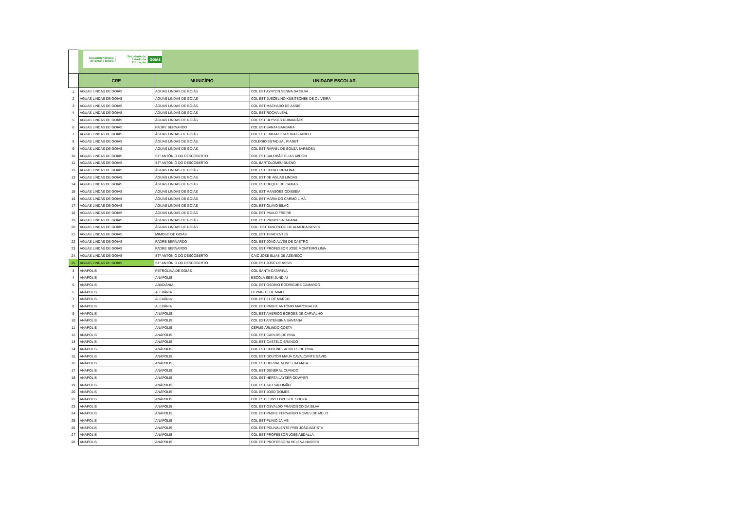Superintendência de Ensino Médio Secretaria de Estado da Educação GOIÁS
| | CRE | MUNICÍPIO | UNIDADE ESCOLAR |
| --- | --- | --- | --- |
| 1 | AGUAS LINDAS DE GOIÁS | AGUAS LINDAS DE GOIÁS | COL EST AYRTON SENNA DA SILVA |
| 2 | AGUAS LINDAS DE GOIÁS | ÁGUAS LINDAS DE GOIÁS | COL EST JUSCELINO KUBITSCHEK DE OLIVEIRA |
| 3 | AGUAS LINDAS DE GOIÁS | ÁGUAS LINDAS DE GOIÁS | COL EST MACHADO DE ASSIS |
| 4 | AGUAS LINDAS DE GOIÁS | ÁGUAS LINDAS DE GOIÁS | COL EST ROCHA LEAL |
| 5 | AGUAS LINDAS DE GOIÁS | ÁGUAS LINDAS DE GOIÁS | COL EST ULYSSES GUIMARÃES |
| 6 | AGUAS LINDAS DE GOIÁS | PADRE BERNARDO | COL EST SANTA BARBARA |
| 7 | AGUAS LINDAS DE GOIÁS | ÁGUAS LINDAS DE GOIÁS | COL EST EMILIA FERREIRA BRANCO |
| 8 | AGUAS LINDAS DE GOIÁS | ÁGUAS LINDAS DE GOIÁS | COLÉGIO ESTADUAL PIAGET |
| 9 | AGUAS LINDAS DE GOIÁS | ÁGUAS LINDAS DE GOIÁS | COL EST RAFAEL DE SOUZA BARBOSA |
| 10 | AGUAS LINDAS DE GOIÁS | STº ANTÔNIO DO DESCOBERTO | COL EST SALOMÃO ELIAS ABDON |
| 11 | AGUAS LINDAS DE GOIÁS | STº ANTÔNIO DO DESCOBERTO | COL BARTOLOMEU BUENO |
| 12 | AGUAS LINDAS DE GOIÁS | ÁGUAS LINDAS DE GOIÁS | COL EST CORA CORALINA |
| 13 | AGUAS LINDAS DE GOIÁS | ÁGUAS LINDAS DE GOIÁS | COL EST DE ÁGUAS LINDAS |
| 14 | AGUAS LINDAS DE GOIÁS | ÁGUAS LINDAS DE GOIÁS | COL EST DUQUE DE CAXIAS |
| 15 | AGUAS LINDAS DE GOIÁS | ÁGUAS LINDAS DE GOIÁS | COL EST MANSÕES ODISSÉIA |
| 16 | AGUAS LINDAS DE GOIÁS | ÁGUAS LINDAS DE GOIÁS | COL EST MARIA DO CARMO LIMA |
| 17 | AGUAS LINDAS DE GOIÁS | ÁGUAS LINDAS DE GOIÁS | COL EST OLAVO BILAC |
| 18 | AGUAS LINDAS DE GOIÁS | ÁGUAS LINDAS DE GOIÁS | COL EST PAULO FREIRE |
| 19 | AGUAS LINDAS DE GOIÁS | ÁGUAS LINDAS DE GOIÁS | COL EST PRINCESA DAIANA |
| 20 | AGUAS LINDAS DE GOIÁS | ÁGUAS LINDAS DE GOIÁS | COL. EST TANCREDO DE ALMEIDA NEVES |
| 21 | AGUAS LINDAS DE GOIÁS | MIMOSO DE GOIÁS | COL EST TIRADENTES |
| 22 | AGUAS LINDAS DE GOIÁS | PADRE BERNARDO | COL EST JOÃO ALVES DE CASTRO |
| 23 | AGUAS LINDAS DE GOIÁS | PADRE BERNARDO | COL EST PROFESSOR JOSÉ MONTEIRO LIMA |
| 24 | AGUAS LINDAS DE GOIÁS | STº ANTÔNIO DO DESCOBERTO | CAIC JOSÉ ELIAS DE AZEVEDO |
| 25 | AGUAS LINDAS DE GOIÁS | STº ANTÔNIO DO DESCOBERTO | COL EST JOSÉ DE ASSIS |
| 3 | ANÁPOLIS | PETROLINA DE GOIÁS | COL SANTA CATARINA |
| 4 | ANÁPOLIS | ANÁPOLIS | ESCOLA SESI JUNDIAÍ |
| 5 | ANÁPOLIS | ABADIÂNIA | COL EST OSORIO RODRIGUES CAMARGO |
| 6 | ANÁPOLIS | ALEXÂNIA | CEPMG 13 DE MAIO |
| 7 | ANÁPOLIS | ALEXÂNIA | COL EST 31 DE MARÇO |
| 8 | ANÁPOLIS | ALEXÂNIA | COL EST PADRE ANTÔNIO MARCIGALHA |
| 9 | ANÁPOLIS | ANÁPOLIS | COL EST AMERICO BORGES DE CARVALHO |
| 10 | ANÁPOLIS | ANÁPOLIS | COL EST ANTENSINA SANTANA |
| 11 | ANÁPOLIS | ANÁPOLIS | CEPMG ARLINDO COSTA |
| 12 | ANÁPOLIS | ANÁPOLIS | COL EST CARLOS DE PINA |
| 13 | ANÁPOLIS | ANÁPOLIS | COL EST CASTELO BRANCO |
| 14 | ANÁPOLIS | ANÁPOLIS | COL EST CORONEL ACHILES DE PINA |
| 15 | ANÁPOLIS | ANÁPOLIS | COL EST DOUTOR MAUÁ CAVALCANTE SÁVIO |
| 16 | ANÁPOLIS | ANÁPOLIS | COL EST DURVAL NUNES DA MATA |
| 17 | ANÁPOLIS | ANÁPOLIS | COL EST GENERAL CURADO |
| 18 | ANÁPOLIS | ANÁPOLIS | COL EST HERTA LAYSER ODWYER |
| 19 | ANÁPOLIS | ANÁPOLIS | COL EST JAD SALOMÃO |
| 20 | ANÁPOLIS | ANÁPOLIS | COL EST JOÃO GOMES |
| 22 | ANÁPOLIS | ANÁPOLIS | COL EST LEINY LOPES DE SOUZA |
| 23 | ANÁPOLIS | ANÁPOLIS | COL EST OSVALDO FRANCISCO DA SILVA |
| 24 | ANÁPOLIS | ANÁPOLIS | COL EST PADRE FERNANDO GOMES DE MELO |
| 25 | ANÁPOLIS | ANÁPOLIS | COL EST PLINIO JAIME |
| 26 | ANÁPOLIS | ANÁPOLIS | COL EST POLIVALENTE FREI JOÃO BATISTA |
| 27 | ANÁPOLIS | ANÁPOLIS | COL EST PROFESSOR JOSÉ ABDALLA |
| 28 | ANÁPOLIS | ANÁPOLIS | COL EST PROFESSORA HELENA NASSER |